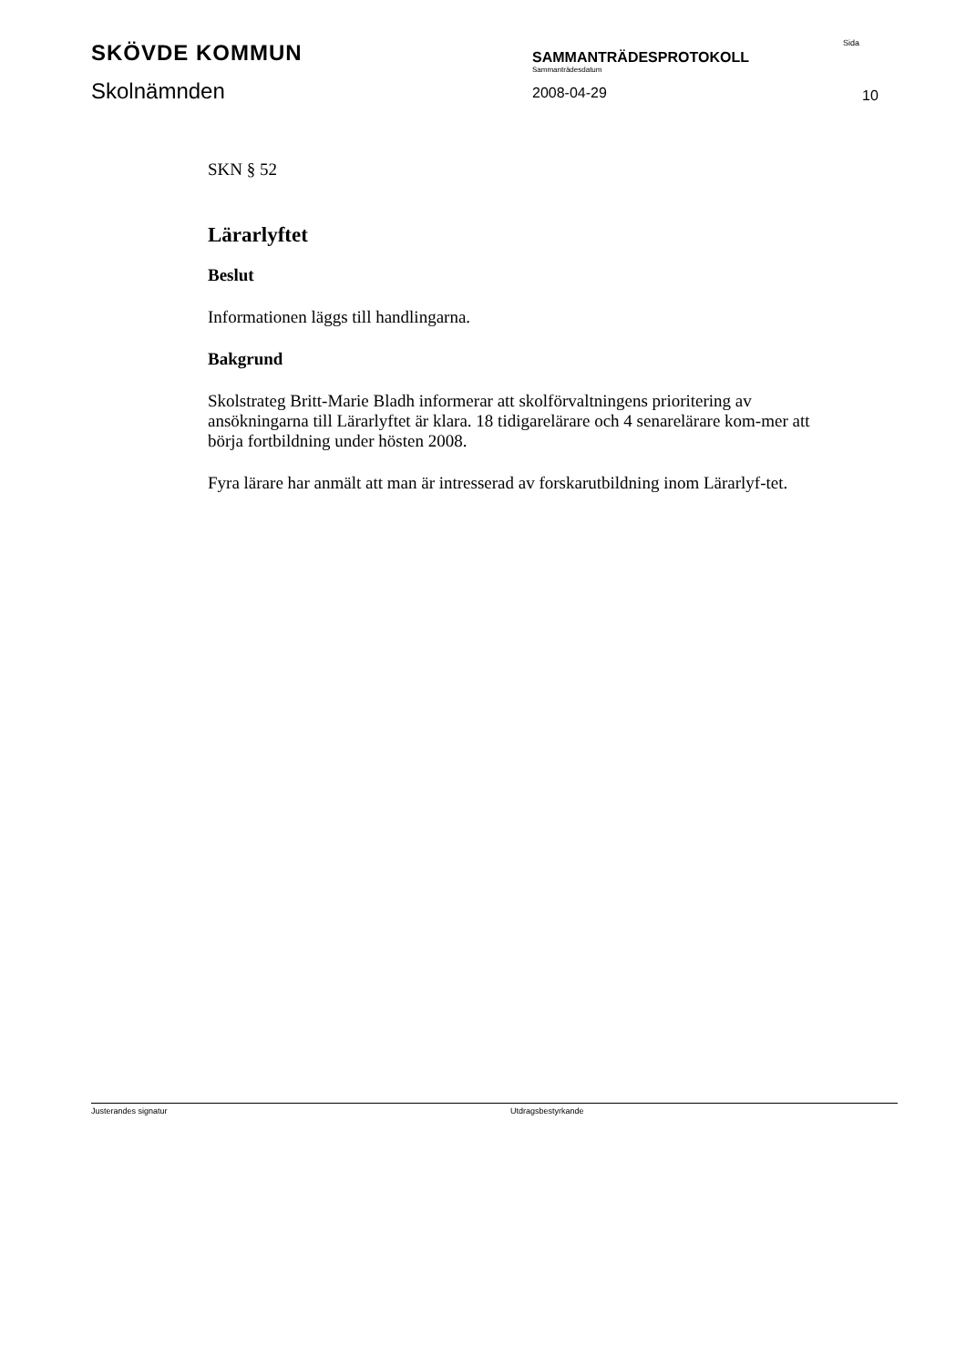SKÖVDE KOMMUN
Skolnämnden
SAMMANTRÄDESPROTOKOLL
Sammanträdesdatum
2008-04-29
Sida
10
SKN § 52
Lärarlyftet
Beslut
Informationen läggs till handlingarna.
Bakgrund
Skolstrateg Britt-Marie Bladh informerar att skolförvaltningens prioritering av ansökningarna till Lärarlyftet är klara. 18 tidigarelärare och 4 senarelärare kom-mer att börja fortbildning under hösten 2008.
Fyra lärare har anmält att man är intresserad av forskarutbildning inom Lärarlyf-tet.
Justerandes signatur Utdragsbestyrkande